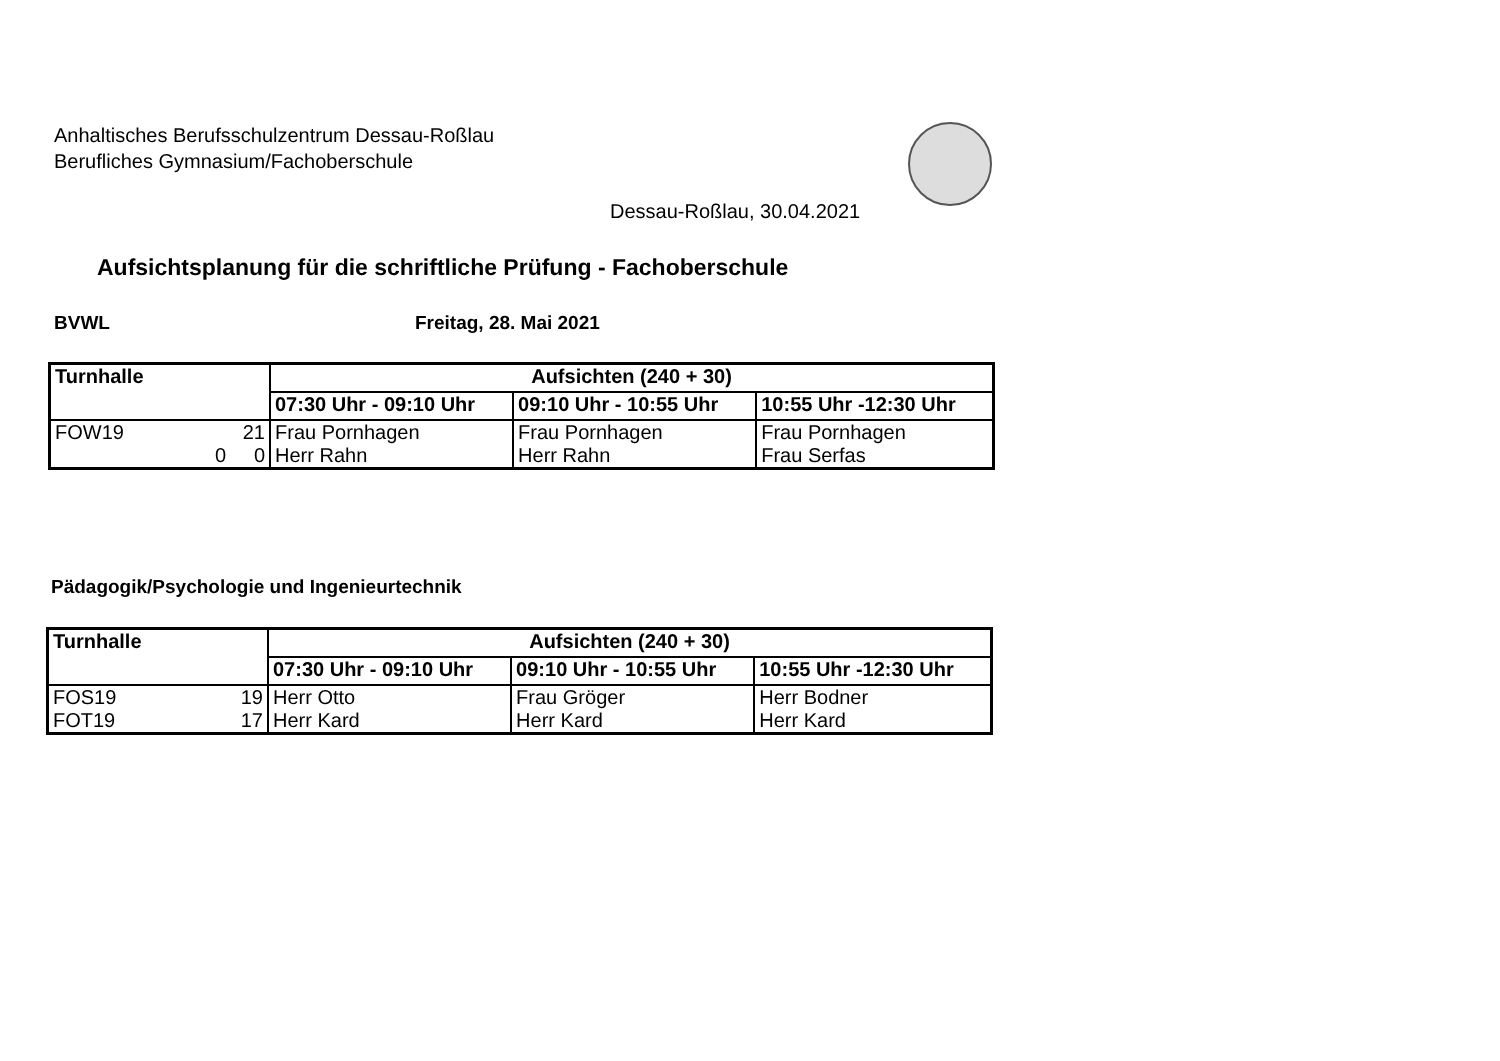Anhaltisches Berufsschulzentrum Dessau-Roßlau
Berufliches Gymnasium/Fachoberschule
Dessau-Roßlau, 30.04.2021
Aufsichtsplanung für die schriftliche Prüfung - Fachoberschule
BVWL Freitag, 28. Mai 2021
| Turnhalle | Aufsichten (240 + 30) | | |
| --- | --- | --- | --- |
| | 07:30 Uhr - 09:10 Uhr | 09:10 Uhr - 10:55 Uhr | 10:55 Uhr -12:30 Uhr |
| FOW19 21 0 0 | Frau Pornhagen Herr Rahn | Frau Pornhagen Herr Rahn | Frau Pornhagen Frau Serfas |
Pädagogik/Psychologie und Ingenieurtechnik
| Turnhalle | Aufsichten (240 + 30) | | |
| --- | --- | --- | --- |
| | 07:30 Uhr - 09:10 Uhr | 09:10 Uhr - 10:55 Uhr | 10:55 Uhr -12:30 Uhr |
| FOS19 19 FOT19 17 | Herr Otto Herr Kard | Frau Gröger Herr Kard | Herr Bodner Herr Kard |